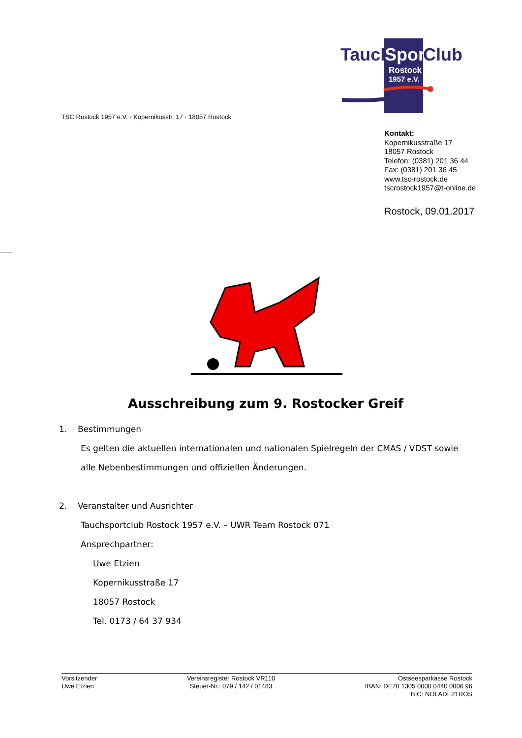Tauch
Sport
Club
Rostock
1957 e.V.
TSC Rostock 1957 e.V. · Kopernikusstr. 17 · 18057 Rostock
Kontakt:
Kopernikusstraße 17
18057 Rostock
Telefon: (0381) 201 36 44
Fax: (0381) 201 36 45
www.tsc-rostock.de
tscrostock1957@t-online.de
Rostock, 09.01.2017
Ausschreibung zum 9. Rostocker Greif
1. Bestimmungen
Es gelten die aktuellen internationalen und nationalen Spielregeln der CMAS / VDST sowie alle Nebenbestimmungen und offiziellen Änderungen.
2. Veranstalter und Ausrichter
Tauchsportclub Rostock 1957 e.V. – UWR Team Rostock 071
Ansprechpartner:
Uwe Etzien
Kopernikusstraße 17
18057 Rostock
Tel. 0173 / 64 37 934
Vorsitzender
Uwe Etzien
Vereinsregister Rostock VR110
Steuer-Nr.: 079 / 142 / 01483
Ostseesparkasse Rostock
IBAN: DE70 1305 0000 0440 0006 96
BIC: NOLADE21ROS